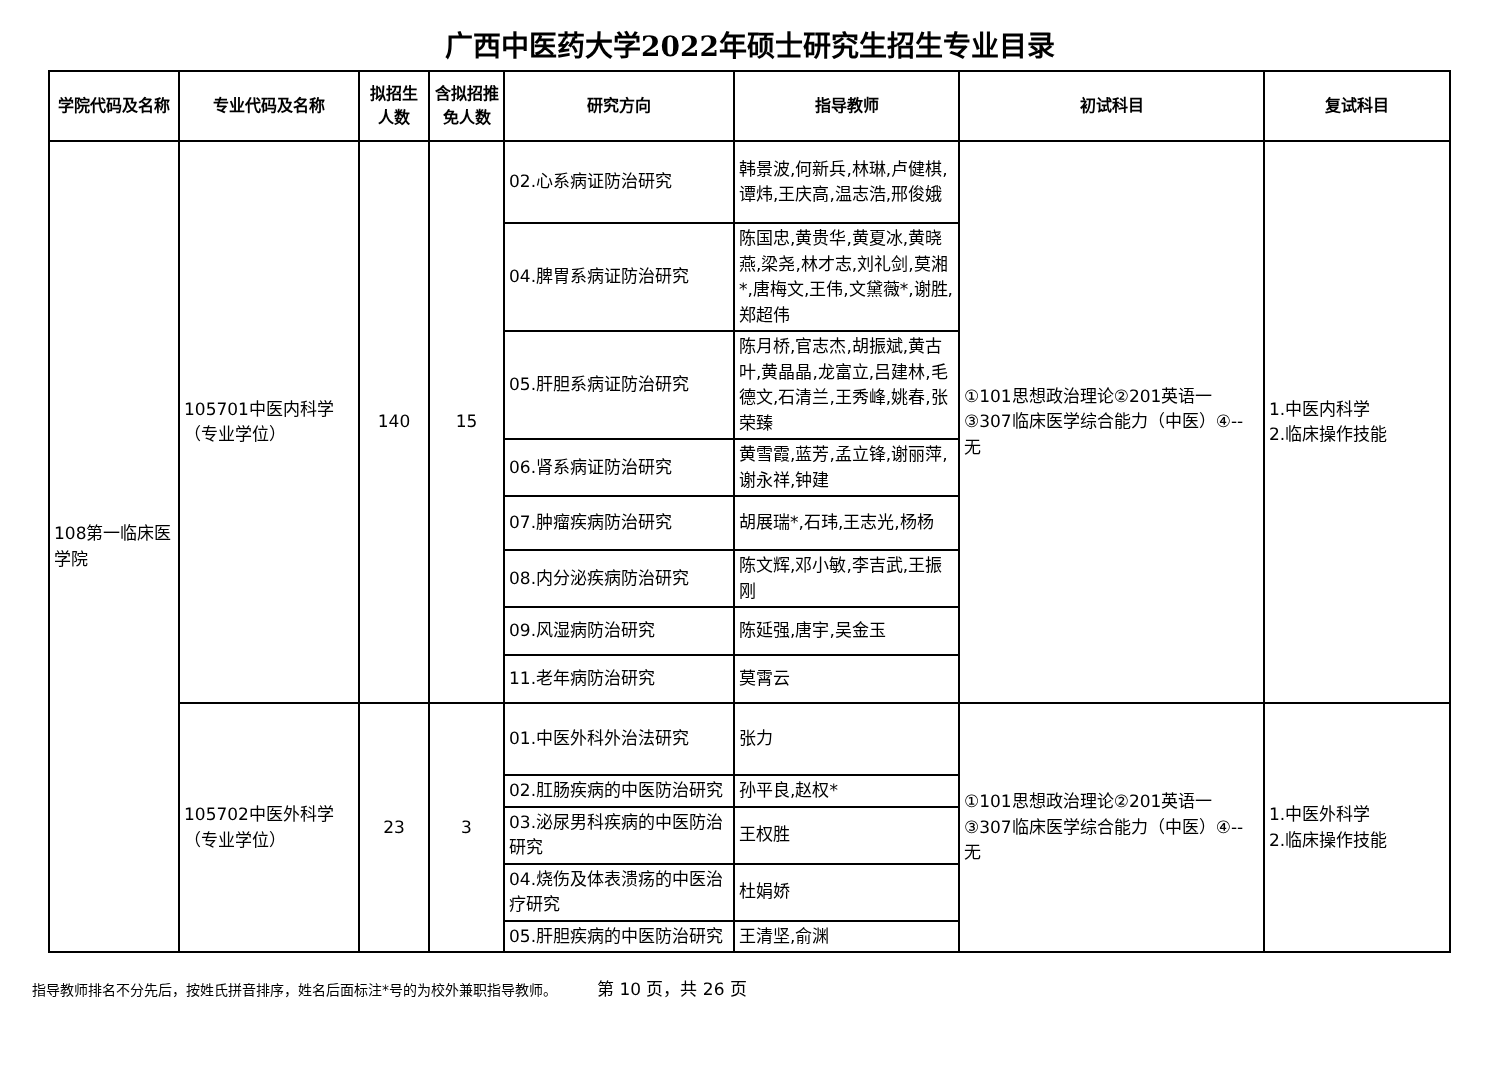广西中医药大学2022年硕士研究生招生专业目录
| 学院代码及名称 | 专业代码及名称 | 拟招生人数 | 含拟招推免人数 | 研究方向 | 指导教师 | 初试科目 | 复试科目 |
| --- | --- | --- | --- | --- | --- | --- | --- |
| 108第一临床医学院 | 105701中医内科学（专业学位） | 140 | 15 | 02.心系病证防治研究 | 韩景波,何新兵,林琳,卢健棋,谭炜,王庆高,温志浩,邢俊娥 | ①101思想政治理论②201英语一③307临床医学综合能力（中医）④--无 | 1.中医内科学 2.临床操作技能 |
| | | | | 04.脾胃系病证防治研究 | 陈国忠,黄贵华,黄夏冰,黄晓燕,梁尧,林才志,刘礼剑,莫湘*,唐梅文,王伟,文黛薇*,谢胜,郑超伟 | | |
| | | | | 05.肝胆系病证防治研究 | 陈月桥,官志杰,胡振斌,黄古叶,黄晶晶,龙富立,吕建林,毛德文,石清兰,王秀峰,姚春,张荣臻 | | |
| | | | | 06.肾系病证防治研究 | 黄雪霞,蓝芳,孟立锋,谢丽萍,谢永祥,钟建 | | |
| | | | | 07.肿瘤疾病防治研究 | 胡展瑞*,石玮,王志光,杨杨 | | |
| | | | | 08.内分泌疾病防治研究 | 陈文辉,邓小敏,李吉武,王振刚 | | |
| | | | | 09.风湿病防治研究 | 陈延强,唐宇,吴金玉 | | |
| | | | | 11.老年病防治研究 | 莫霄云 | | |
| | 105702中医外科学（专业学位） | 23 | 3 | 01.中医外科外治法研究 | 张力 | ①101思想政治理论②201英语一③307临床医学综合能力（中医）④--无 | 1.中医外科学 2.临床操作技能 |
| | | | | 02.肛肠疾病的中医防治研究 | 孙平良,赵权* | | |
| | | | | 03.泌尿男科疾病的中医防治研究 | 王权胜 | | |
| | | | | 04.烧伤及体表溃疡的中医治疗研究 | 杜娟娇 | | |
| | | | | 05.肝胆疾病的中医防治研究 | 王清坚,俞渊 | | |
指导教师排名不分先后，按姓氏拼音排序，姓名后面标注*号的为校外兼职指导教师。 第 10 页，共 26 页